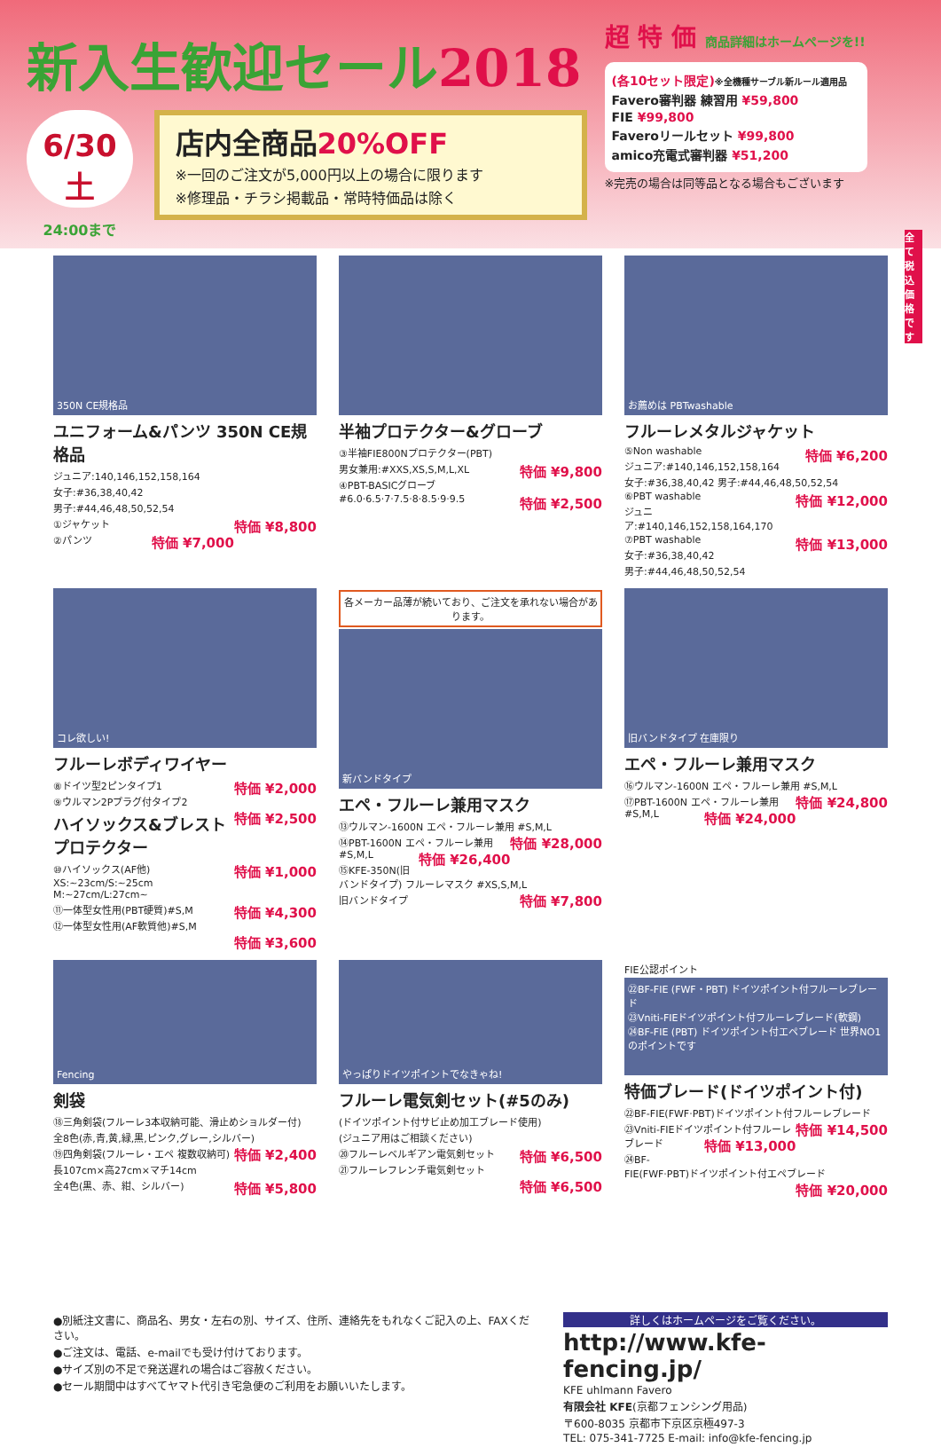新入生歓迎セール2018
6/30 土
24:00まで
店内全商品20%OFF
※一回のご注文が5,000円以上の場合に限ります
※修理品・チラシ掲載品・常時特価品は除く
超 特 価 商品詳細はホームページを!!
(各10セット限定)※全機種サーブル新ルール適用品
Favero審判器 練習用 ¥59,800
FIE ¥99,800
Faveroリールセット ¥99,800
amico充電式審判器 ¥51,200
※完売の場合は同等品となる場合もございます
350N CE規格品
ユニフォーム&パンツ 350N CE規格品
ジュニア:140,146,152,158,164
女子:#36,38,40,42
男子:#44,46,48,50,52,54
①ジャケット 特価 ¥8,800
②パンツ 特価 ¥7,000
半袖プロテクター&グローブ
③半袖FIE800Nプロテクター(PBT)
男女兼用:#XXS,XS,S,M,L,XL 特価 ¥9,800
④PBT-BASICグローブ
#6.0·6.5·7·7.5·8·8.5·9·9.5 特価 ¥2,500
お薦めは PBTwashable
フルーレメタルジャケット
⑤Non washable 特価 ¥6,200
ジュニア:#140,146,152,158,164
女子:#36,38,40,42 男子:#44,46,48,50,52,54
⑥PBT washable 特価 ¥12,000
ジュニア:#140,146,152,158,164,170
⑦PBT washable 特価 ¥13,000
女子:#36,38,40,42
男子:#44,46,48,50,52,54
コレ欲しい!
フルーレボディワイヤー
⑧ドイツ型2ピンタイプ1 特価 ¥2,000
⑨ウルマン2Pプラグ付タイプ2 特価 ¥2,500
ハイソックス&ブレストプロテクター
⑩ハイソックス(AF他) 特価 ¥1,000
XS:~23cm/S:~25cm M:~27cm/L:27cm~
⑪一体型女性用(PBT硬質)#S,M 特価 ¥4,300
⑫一体型女性用(AF軟質他)#S,M 特価 ¥3,600
各メーカー品薄が続いており、ご注文を承れない場合があります。
新バンドタイプ
エペ・フルーレ兼用マスク
⑬ウルマン-1600N エペ・フルーレ兼用 #S,M,L 特価 ¥28,000
⑭PBT-1600N エペ・フルーレ兼用 #S,M,L 特価 ¥26,400
⑮KFE-350N(旧バンドタイプ) フルーレマスク #XS,S,M,L 特価 ¥7,800
旧バンドタイプ
旧バンドタイプ 在庫限り
エペ・フルーレ兼用マスク
⑯ウルマン-1600N エペ・フルーレ兼用 #S,M,L 特価 ¥24,800
⑰PBT-1600N エペ・フルーレ兼用 #S,M,L 特価 ¥24,000
Fencing
剣袋
⑱三角剣袋(フルーレ3本収納可能、滑止めショルダー付)
全8色(赤,青,黄,緑,黒,ピンク,グレー,シルバー) 特価 ¥2,400
⑲四角剣袋(フルーレ・エペ 複数収納可)
長107cm×高27cm×マチ14cm
全4色(黒、赤、紺、シルバー) 特価 ¥5,800
やっぱりドイツポイントでなきゃね!
フルーレ電気剣セット(#5のみ)
(ドイツポイント付サビ止め加工ブレード使用)
(ジュニア用はご相談ください)
⑳フルーレベルギアン電気剣セット 特価 ¥6,500
㉑フルーレフレンチ電気剣セット 特価 ¥6,500
FIE公認ポイント
㉒BF-FIE (FWF・PBT) ドイツポイント付フルーレブレード
㉓Vniti-FIEドイツポイント付フルーレブレード(軟鋼)
㉔BF-FIE (PBT) ドイツポイント付エペブレード 世界NO1のポイントです
特価ブレード(ドイツポイント付)
㉒BF-FIE(FWF·PBT)ドイツポイント付フルーレブレード 特価 ¥14,500
㉓Vniti-FIEドイツポイント付フルーレブレード 特価 ¥13,000
㉔BF-FIE(FWF·PBT)ドイツポイント付エペブレード 特価 ¥20,000
全て税込価格です
●別紙注文書に、商品名、男女・左右の別、サイズ、住所、連絡先をもれなくご記入の上、FAXください。
●ご注文は、電話、e-mailでも受け付けております。
●サイズ別の不足で発送遅れの場合はご容赦ください。
●セール期間中はすべてヤマト代引き宅急便のご利用をお願いいたします。
詳しくはホームページをご覧ください。
http://www.kfe-fencing.jp/
KFE uhlmann Favero
有限会社 KFE(京都フェンシング用品)
〒600-8035 京都市下京区京極497-3
TEL: 075-341-7725 E-mail: info@kfe-fencing.jp